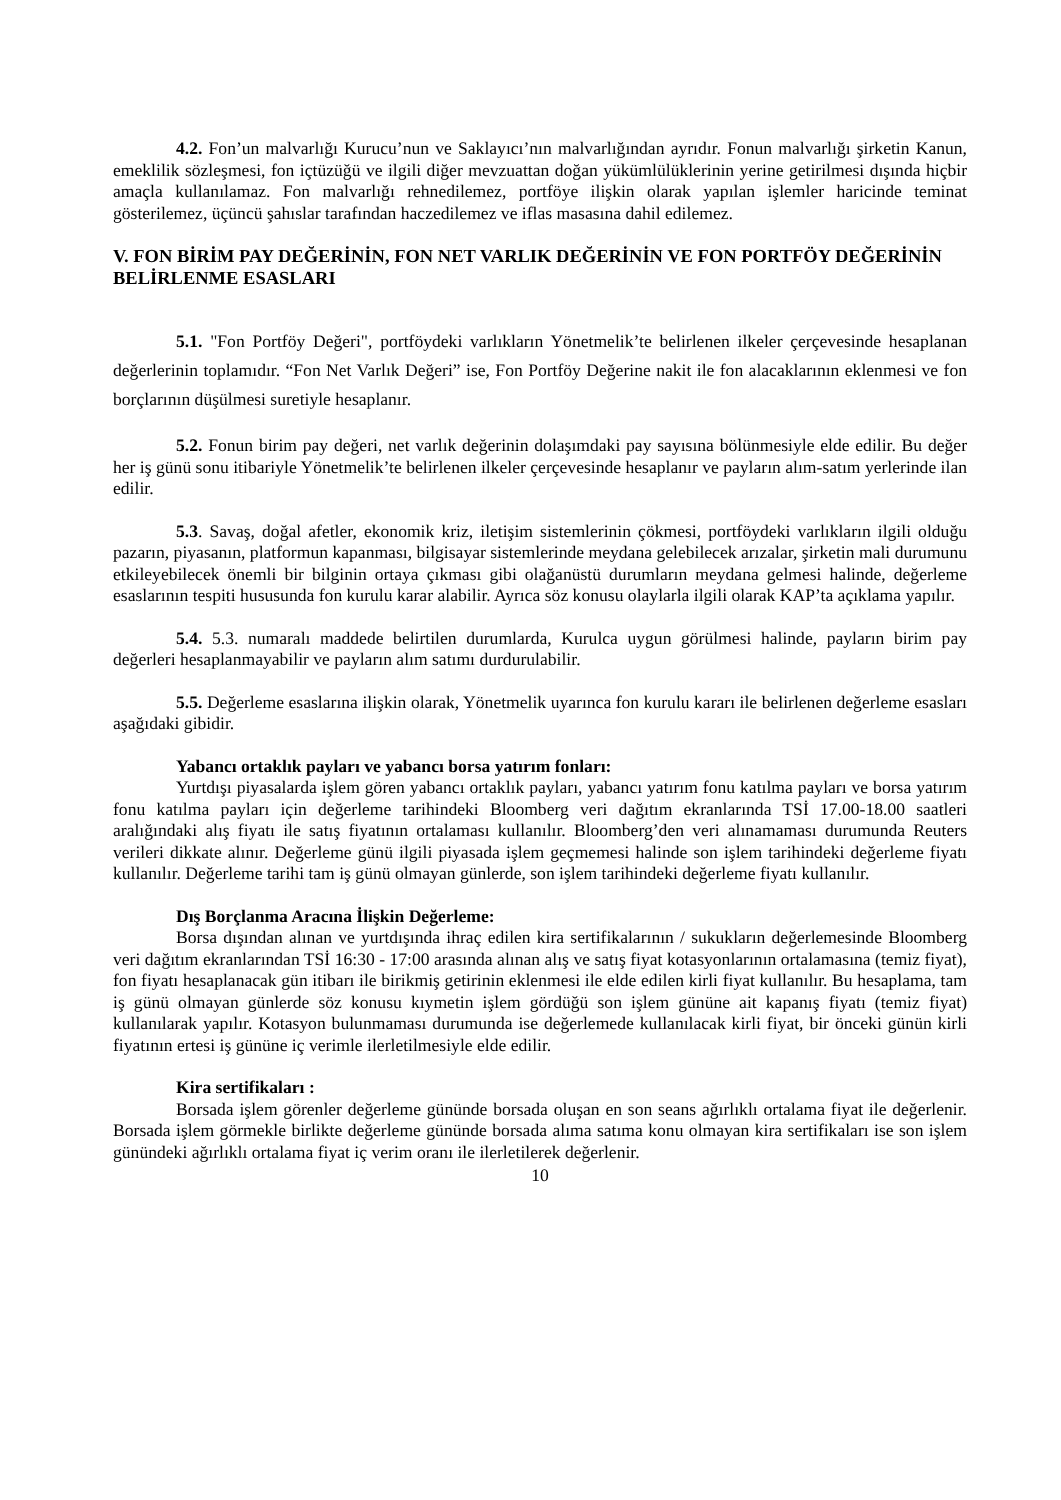4.2. Fon’un malvarlığı Kurucu’nun ve Saklayıcı’nın malvarlığından ayrıdır. Fonun malvarlığı şirketin Kanun, emeklilik sözleşmesi, fon içtüzüğü ve ilgili diğer mevzuattan doğan yükümlülüklerinin yerine getirilmesi dışında hiçbir amaçla kullanılamaz. Fon malvarlığı rehnedilemez, portföye ilişkin olarak yapılan işlemler haricinde teminat gösterilemez, üçüncü şahıslar tarafından haczedilemez ve iflas masasına dahil edilemez.
V. FON BİRİM PAY DEĞERİNİN, FON NET VARLIK DEĞERİNİN VE FON PORTFÖY DEĞERİNİN BELİRLENME ESASLARI
5.1. "Fon Portföy Değeri", portföydeki varlıkların Yönetmelik’te belirlenen ilkeler çerçevesinde hesaplanan değerlerinin toplamıdır. “Fon Net Varlık Değeri” ise, Fon Portföy Değerine nakit ile fon alacaklarının eklenmesi ve fon borçlarının düşülmesi suretiyle hesaplanır.
5.2. Fonun birim pay değeri, net varlık değerinin dolaşımdaki pay sayısına bölünmesiyle elde edilir. Bu değer her iş günü sonu itibariyle Yönetmelik’te belirlenen ilkeler çerçevesinde hesaplanır ve payların alım-satım yerlerinde ilan edilir.
5.3. Savaş, doğal afetler, ekonomik kriz, iletişim sistemlerinin çökmesi, portföydeki varlıkların ilgili olduğu pazarın, piyasanın, platformun kapanması, bilgisayar sistemlerinde meydana gelebilecek arızalar, şirketin mali durumunu etkileyebilecek önemli bir bilginin ortaya çıkması gibi olağanüstü durumların meydana gelmesi halinde, değerleme esaslarının tespiti hususunda fon kurulu karar alabilir. Ayrıca söz konusu olaylarla ilgili olarak KAP’ta açıklama yapılır.
5.4. 5.3. numaralı maddede belirtilen durumlarda, Kurulca uygun görülmesi halinde, payların birim pay değerleri hesaplanmayabilir ve payların alım satımı durdurulabilir.
5.5. Değerleme esaslarına ilişkin olarak, Yönetmelik uyarınca fon kurulu kararı ile belirlenen değerleme esasları aşağıdaki gibidir.
Yabancı ortaklık payları ve yabancı borsa yatırım fonları:
Yurtdışı piyasalarda işlem gören yabancı ortaklık payları, yabancı yatırım fonu katılma payları ve borsa yatırım fonu katılma payları için değerleme tarihindeki Bloomberg veri dağıtım ekranlarında TSİ 17.00-18.00 saatleri aralığındaki alış fiyatı ile satış fiyatının ortalaması kullanılır. Bloomberg’den veri alınamaması durumunda Reuters verileri dikkate alınır. Değerleme günü ilgili piyasada işlem geçmemesi halinde son işlem tarihindeki değerleme fiyatı kullanılır. Değerleme tarihi tam iş günü olmayan günlerde, son işlem tarihindeki değerleme fiyatı kullanılır.
Dış Borçlanma Aracına İlişkin Değerleme:
Borsa dışından alınan ve yurtdışında ihraç edilen kira sertifikalarının / sukukların değerlemesinde Bloomberg veri dağıtım ekranlarından TSİ 16:30 - 17:00 arasında alınan alış ve satış fiyat kotasyonlarının ortalamasına (temiz fiyat), fon fiyatı hesaplanacak gün itibarı ile birikmiş getirinin eklenmesi ile elde edilen kirli fiyat kullanılır. Bu hesaplama, tam iş günü olmayan günlerde söz konusu kıymetin işlem gördüğü son işlem gününe ait kapanış fiyatı (temiz fiyat) kullanılarak yapılır. Kotasyon bulunmaması durumunda ise değerlemede kullanılacak kirli fiyat, bir önceki günün kirli fiyatının ertesi iş gününe iç verimle ilerletilmesiyle elde edilir.
Kira sertifikaları :
Borsada işlem görenler değerleme gününde borsada oluşan en son seans ağırlıklı ortalama fiyat ile değerlenir. Borsada işlem görmekle birlikte değerleme gününde borsada alıma satıma konu olmayan kira sertifikaları ise son işlem günündeki ağırlıklı ortalama fiyat iç verim oranı ile ilerletilerek değerlenir.
10